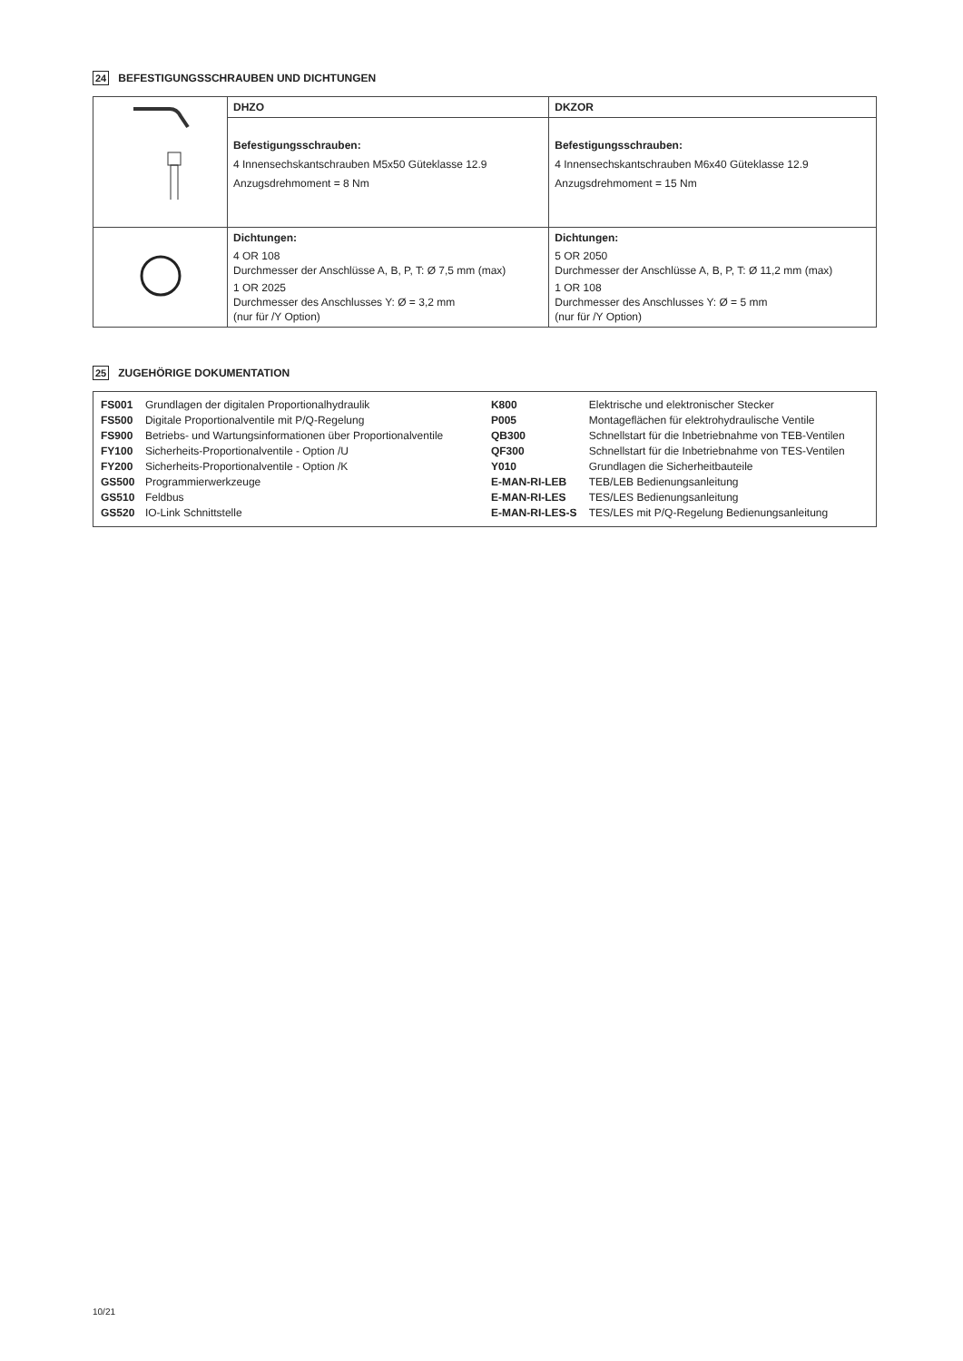24 BEFESTIGUNGSSCHRAUBEN UND DICHTUNGEN
| | DHZO | DKZOR |
| | Befestigungsschrauben: 4 Innensechskantschrauben M5x50 Güteklasse 12.9 Anzugsdrehmoment = 8 Nm | Befestigungsschrauben: 4 Innensechskantschrauben M6x40 Güteklasse 12.9 Anzugsdrehmoment = 15 Nm |
| | Dichtungen: 4 OR 108 Durchmesser der Anschlüsse A, B, P, T: Ø 7,5 mm (max) 1 OR 2025 Durchmesser des Anschlusses Y: Ø = 3,2 mm (nur für /Y Option) | Dichtungen: 5 OR 2050 Durchmesser der Anschlüsse A, B, P, T: Ø 11,2 mm (max) 1 OR 108 Durchmesser des Anschlusses Y: Ø = 5 mm (nur für /Y Option) |
25 ZUGEHÖRIGE DOKUMENTATION
| FS001 | Grundlagen der digitalen Proportionalhydraulik |
| FS500 | Digitale Proportionalventile mit P/Q-Regelung |
| FS900 | Betriebs- und Wartungsinformationen über Proportionalventile |
| FY100 | Sicherheits-Proportionalventile - Option /U |
| FY200 | Sicherheits-Proportionalventile - Option /K |
| GS500 | Programmierwerkzeuge |
| GS510 | Feldbus |
| GS520 | IO-Link Schnittstelle |
| K800 | Elektrische und elektronischer Stecker |
| P005 | Montageflächen für elektrohydraulische Ventile |
| QB300 | Schnellstart für die Inbetriebnahme von TEB-Ventilen |
| QF300 | Schnellstart für die Inbetriebnahme von TES-Ventilen |
| Y010 | Grundlagen die Sicherheitbauteile |
| E-MAN-RI-LEB | TEB/LEB Bedienungsanleitung |
| E-MAN-RI-LES | TES/LES Bedienungsanleitung |
| E-MAN-RI-LES-S | TES/LES mit P/Q-Regelung Bedienungsanleitung |
10/21